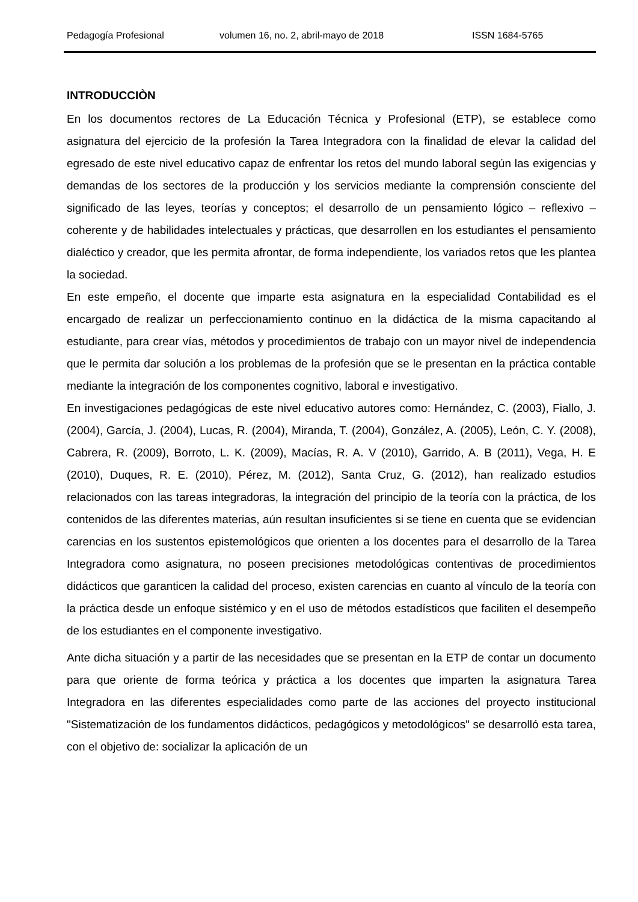Pedagogía Profesional volumen 16, no. 2, abril-mayo de 2018 ISSN 1684-5765
INTRODUCCIÒN
En los documentos rectores de La Educación Técnica y Profesional (ETP), se establece como asignatura del ejercicio de la profesión la Tarea Integradora con la finalidad de elevar la calidad del egresado de este nivel educativo capaz de enfrentar los retos del mundo laboral según las exigencias y demandas de los sectores de la producción y los servicios mediante la comprensión consciente del significado de las leyes, teorías y conceptos; el desarrollo de un pensamiento lógico – reflexivo – coherente y de habilidades intelectuales y prácticas, que desarrollen en los estudiantes el pensamiento dialéctico y creador, que les permita afrontar, de forma independiente, los variados retos que les plantea la sociedad.
En este empeño, el docente que imparte esta asignatura en la especialidad Contabilidad es el encargado de realizar un perfeccionamiento continuo en la didáctica de la misma capacitando al estudiante, para crear vías, métodos y procedimientos de trabajo con un mayor nivel de independencia que le permita dar solución a los problemas de la profesión que se le presentan en la práctica contable mediante la integración de los componentes cognitivo, laboral e investigativo.
En investigaciones pedagógicas de este nivel educativo autores como: Hernández, C. (2003), Fiallo, J. (2004), García, J. (2004), Lucas, R. (2004), Miranda, T. (2004), González, A. (2005), León, C. Y. (2008), Cabrera, R. (2009), Borroto, L. K. (2009), Macías, R. A. V (2010), Garrido, A. B (2011), Vega, H. E (2010), Duques, R. E. (2010), Pérez, M. (2012), Santa Cruz, G. (2012), han realizado estudios relacionados con las tareas integradoras, la integración del principio de la teoría con la práctica, de los contenidos de las diferentes materias, aún resultan insuficientes si se tiene en cuenta que se evidencian carencias en los sustentos epistemológicos que orienten a los docentes para el desarrollo de la Tarea Integradora como asignatura, no poseen precisiones metodológicas contentivas de procedimientos didácticos que garanticen la calidad del proceso, existen carencias en cuanto al vínculo de la teoría con la práctica desde un enfoque sistémico y en el uso de métodos estadísticos que faciliten el desempeño de los estudiantes en el componente investigativo.
Ante dicha situación y a partir de las necesidades que se presentan en la ETP de contar un documento para que oriente de forma teórica y práctica a los docentes que imparten la asignatura Tarea Integradora en las diferentes especialidades como parte de las acciones del proyecto institucional "Sistematización de los fundamentos didácticos, pedagógicos y metodológicos" se desarrolló esta tarea, con el objetivo de: socializar la aplicación de un